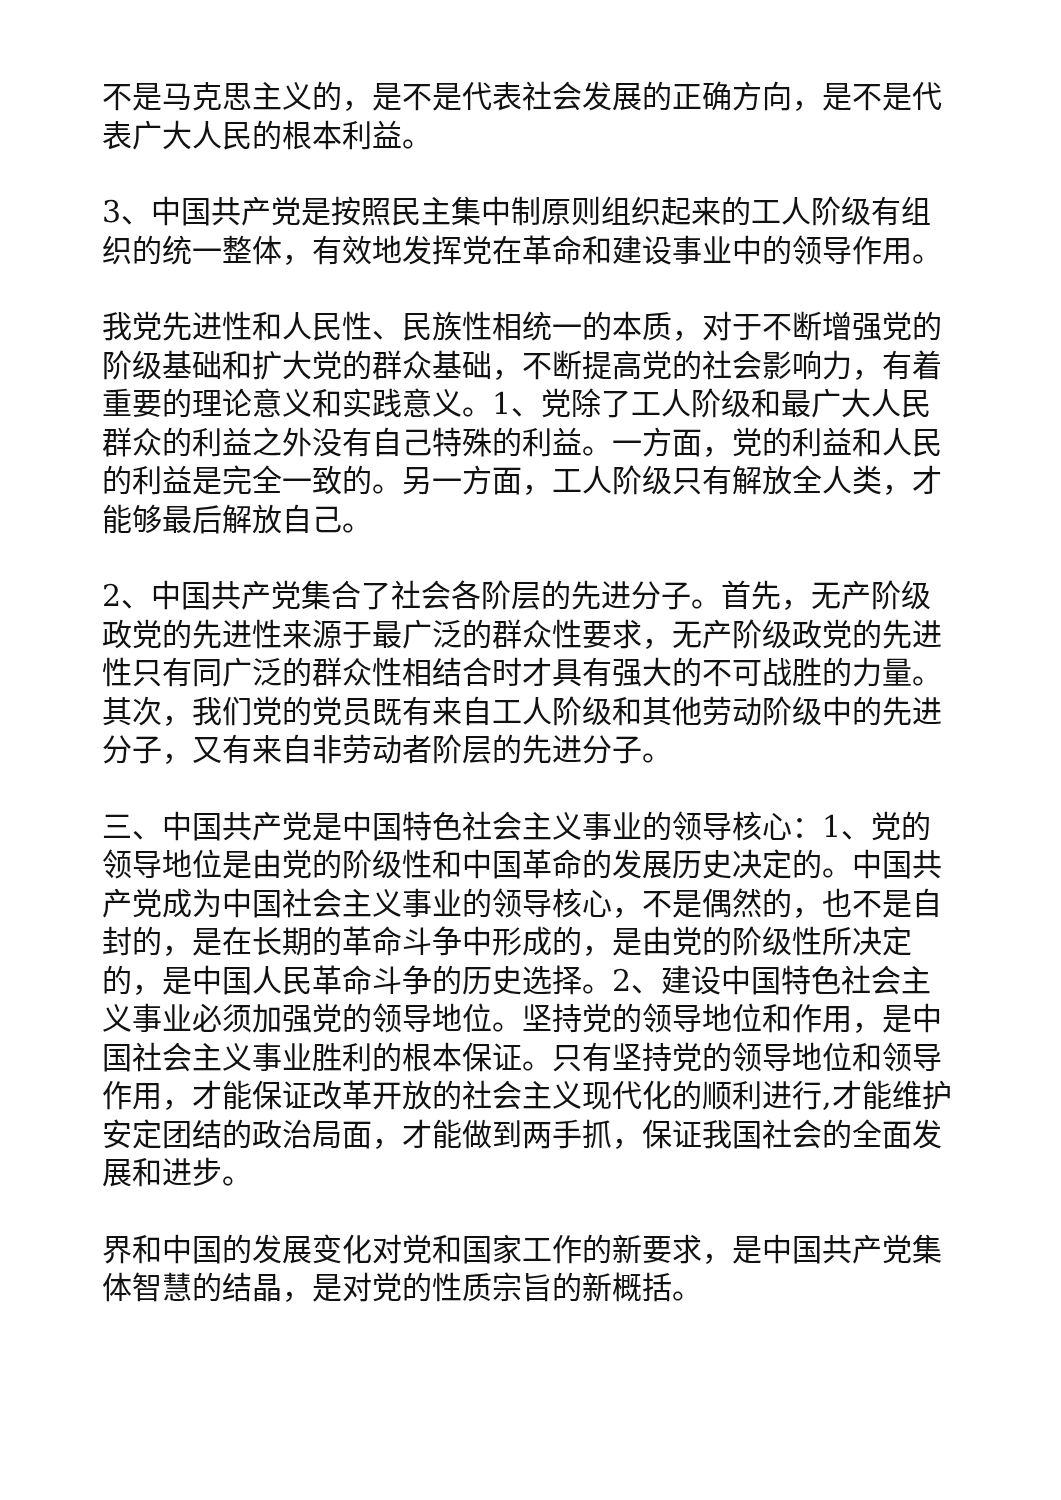不是马克思主义的，是不是代表社会发展的正确方向，是不是代表广大人民的根本利益。
3、中国共产党是按照民主集中制原则组织起来的工人阶级有组织的统一整体，有效地发挥党在革命和建设事业中的领导作用。
我党先进性和人民性、民族性相统一的本质，对于不断增强党的阶级基础和扩大党的群众基础，不断提高党的社会影响力，有着重要的理论意义和实践意义。1、党除了工人阶级和最广大人民群众的利益之外没有自己特殊的利益。一方面，党的利益和人民的利益是完全一致的。另一方面，工人阶级只有解放全人类，才能够最后解放自己。
2、中国共产党集合了社会各阶层的先进分子。首先，无产阶级政党的先进性来源于最广泛的群众性要求，无产阶级政党的先进性只有同广泛的群众性相结合时才具有强大的不可战胜的力量。其次，我们党的党员既有来自工人阶级和其他劳动阶级中的先进分子，又有来自非劳动者阶层的先进分子。
三、中国共产党是中国特色社会主义事业的领导核心：1、党的领导地位是由党的阶级性和中国革命的发展历史决定的。中国共产党成为中国社会主义事业的领导核心，不是偶然的，也不是自封的，是在长期的革命斗争中形成的，是由党的阶级性所决定的，是中国人民革命斗争的历史选择。2、建设中国特色社会主义事业必须加强党的领导地位。坚持党的领导地位和作用，是中国社会主义事业胜利的根本保证。只有坚持党的领导地位和领导作用，才能保证改革开放的社会主义现代化的顺利进行,才能维护安定团结的政治局面，才能做到两手抓，保证我国社会的全面发展和进步。
界和中国的发展变化对党和国家工作的新要求，是中国共产党集体智慧的结晶，是对党的性质宗旨的新概括。